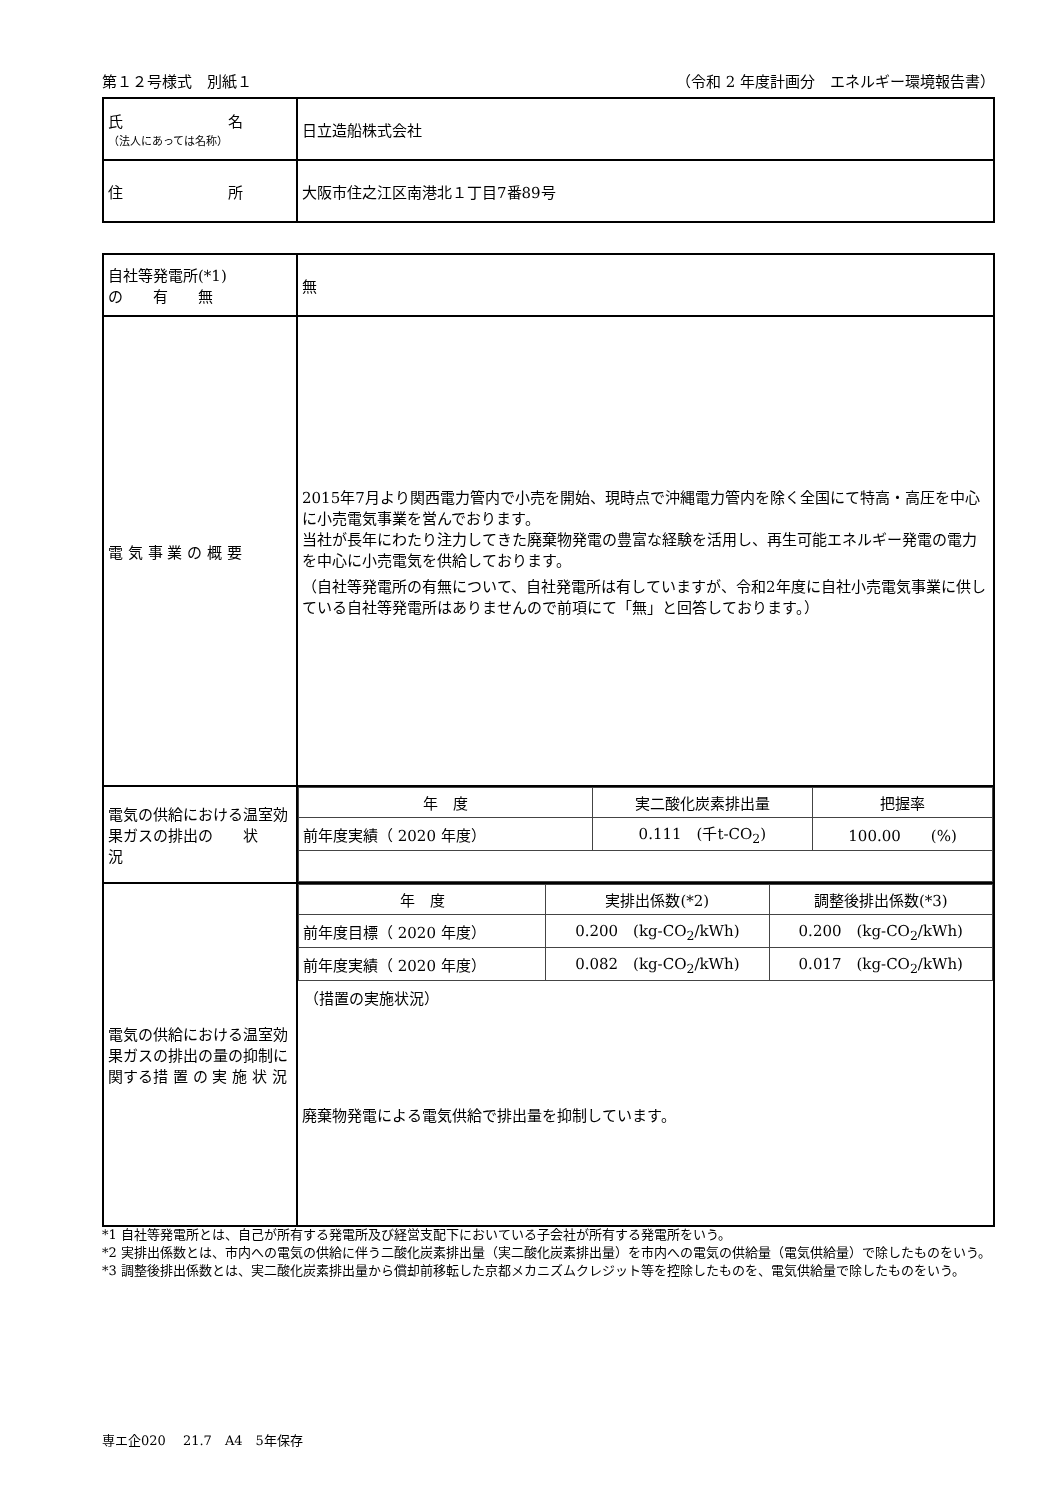第１２号様式　別紙１ （令和 2 年度計画分　エネルギー環境報告書）
| 氏 名 （法人にあっては名称） | 日立造船株式会社 |
| 住 所 | 大阪市住之江区南港北１丁目7番89号 |
| 自社等発電所(*1) の 有 無 | 無 |
| 電 気 事 業 の 概 要 | 2015年7月より関西電力管内で小売を開始、現時点で沖縄電力管内を除く全国にて特高・高圧を中心に小売電気事業を営んでおります。 当社が長年にわたり注力してきた廃棄物発電の豊富な経験を活用し、再生可能エネルギー発電の電力を中心に小売電気を供給しております。 （自社等発電所の有無について、自社発電所は有していますが、令和2年度に自社小売電気事業に供している自社等発電所はありませんので前項にて「無」と回答しております。） |
| 電気の供給における温室効果ガスの排出の 状 況 | / 年 度 / 実二酸化炭素排出量 / 把握率 / / 前年度実績（ 2020 年度） / 0.111 (千t-CO<sub>2</sub>) / 100.00 (%) / |
| 電気の供給における温室効果ガスの排出の量の抑制に関する措 置 の 実 施 状 況 | / 年 度 / 実排出係数(*2) / 調整後排出係数(*3) / / 前年度目標（ 2020 年度） / 0.200 (kg-CO<sub>2</sub>/kWh) / 0.200 (kg-CO<sub>2</sub>/kWh) / / 前年度実績（ 2020 年度） / 0.082 (kg-CO<sub>2</sub>/kWh) / 0.017 (kg-CO<sub>2</sub>/kWh) / （措置の実施状況） 廃棄物発電による電気供給で排出量を抑制しています。 |
*1 自社等発電所とは、自己が所有する発電所及び経営支配下においている子会社が所有する発電所をいう。
*2 実排出係数とは、市内への電気の供給に伴う二酸化炭素排出量（実二酸化炭素排出量）を市内への電気の供給量（電気供給量）で除したものをいう。
*3 調整後排出係数とは、実二酸化炭素排出量から償却前移転した京都メカニズムクレジット等を控除したものを、電気供給量で除したものをいう。
専エ企020　 21.7　A4　5年保存